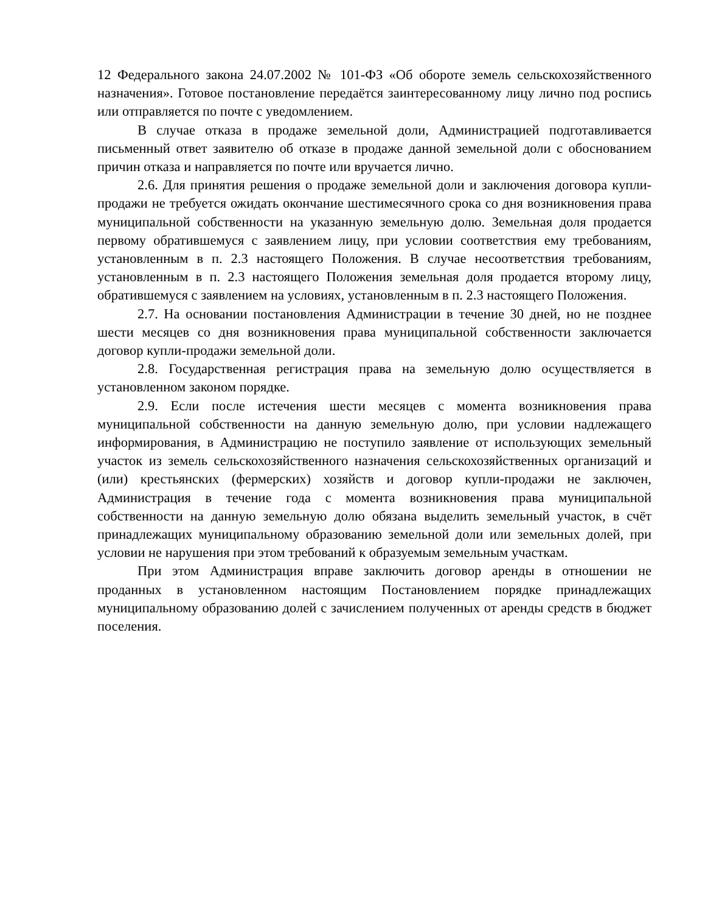12 Федерального закона 24.07.2002 № 101-ФЗ «Об обороте земель сельскохозяйственного назначения». Готовое постановление передаётся заинтересованному лицу лично под роспись или отправляется по почте с уведомлением.
В случае отказа в продаже земельной доли, Администрацией подготавливается письменный ответ заявителю об отказе в продаже данной земельной доли с обоснованием причин отказа и направляется по почте или вручается лично.
2.6. Для принятия решения о продаже земельной доли и заключения договора купли-продажи не требуется ожидать окончание шестимесячного срока со дня возникновения права муниципальной собственности на указанную земельную долю. Земельная доля продается первому обратившемуся с заявлением лицу, при условии соответствия ему требованиям, установленным в п. 2.3 настоящего Положения. В случае несоответствия требованиям, установленным в п. 2.3 настоящего Положения земельная доля продается второму лицу, обратившемуся с заявлением на условиях, установленным в п. 2.3 настоящего Положения.
2.7. На основании постановления Администрации в течение 30 дней, но не позднее шести месяцев со дня возникновения права муниципальной собственности заключается договор купли-продажи земельной доли.
2.8. Государственная регистрация права на земельную долю осуществляется в установленном законом порядке.
2.9. Если после истечения шести месяцев с момента возникновения права муниципальной собственности на данную земельную долю, при условии надлежащего информирования, в Администрацию не поступило заявление от использующих земельный участок из земель сельскохозяйственного назначения сельскохозяйственных организаций и (или) крестьянских (фермерских) хозяйств и договор купли-продажи не заключен, Администрация в течение года с момента возникновения права муниципальной собственности на данную земельную долю обязана выделить земельный участок, в счёт принадлежащих муниципальному образованию земельной доли или земельных долей, при условии не нарушения при этом требований к образуемым земельным участкам.
При этом Администрация вправе заключить договор аренды в отношении не проданных в установленном настоящим Постановлением порядке принадлежащих муниципальному образованию долей с зачислением полученных от аренды средств в бюджет поселения.